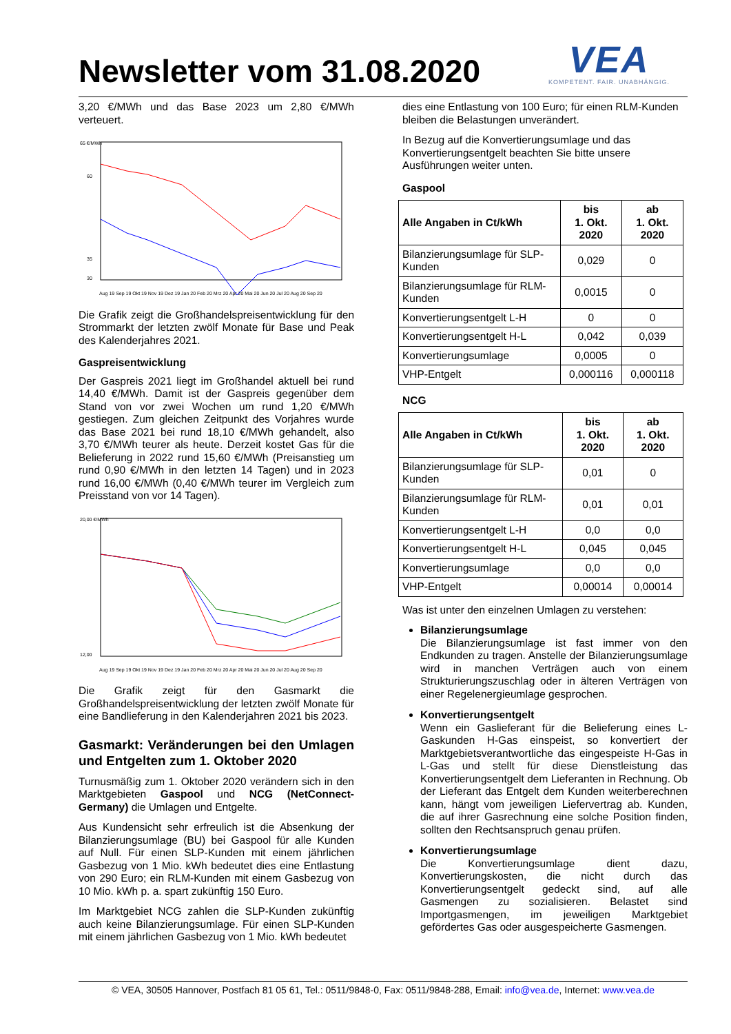Newsletter vom 31.08.2020
VEA
KOMPETENT. FAIR. UNABHÄNGIG.
3,20 €/MWh und das Base 2023 um 2,80 €/MWh verteuert.
65 €/MWh
60
35
30
Aug 19 Sep 19 Okt 19 Nov 19 Dez 19 Jan 20 Feb 20 Mrz 20 Apr 20 Mai 20 Jun 20 Jul 20 Aug 20 Sep 20
Die Grafik zeigt die Großhandelspreisentwicklung für den Strommarkt der letzten zwölf Monate für Base und Peak des Kalenderjahres 2021.
Gaspreisentwicklung
Der Gaspreis 2021 liegt im Großhandel aktuell bei rund 14,40 €/MWh. Damit ist der Gaspreis gegenüber dem Stand von vor zwei Wochen um rund 1,20 €/MWh gestiegen. Zum gleichen Zeitpunkt des Vorjahres wurde das Base 2021 bei rund 18,10 €/MWh gehandelt, also 3,70 €/MWh teurer als heute. Derzeit kostet Gas für die Belieferung in 2022 rund 15,60 €/MWh (Preisanstieg um rund 0,90 €/MWh in den letzten 14 Tagen) und in 2023 rund 16,00 €/MWh (0,40 €/MWh teurer im Vergleich zum Preisstand von vor 14 Tagen).
20,00 €/MWh
12,00
Aug 19 Sep 19 Okt 19 Nov 19 Dez 19 Jan 20 Feb 20 Mrz 20 Apr 20 Mai 20 Jun 20 Jul 20 Aug 20 Sep 20
Die Grafik zeigt für den Gasmarkt die Großhandelspreisentwicklung der letzten zwölf Monate für eine Bandlieferung in den Kalenderjahren 2021 bis 2023.
Gasmarkt: Veränderungen bei den Umlagen und Entgelten zum 1. Oktober 2020
Turnusmäßig zum 1. Oktober 2020 verändern sich in den Marktgebieten Gaspool und NCG (NetConnect-Germany) die Umlagen und Entgelte.
Aus Kundensicht sehr erfreulich ist die Absenkung der Bilanzierungsumlage (BU) bei Gaspool für alle Kunden auf Null. Für einen SLP-Kunden mit einem jährlichen Gasbezug von 1 Mio. kWh bedeutet dies eine Entlastung von 290 Euro; ein RLM-Kunden mit einem Gasbezug von 10 Mio. kWh p. a. spart zukünftig 150 Euro.
Im Marktgebiet NCG zahlen die SLP-Kunden zukünftig auch keine Bilanzierungsumlage. Für einen SLP-Kunden mit einem jährlichen Gasbezug von 1 Mio. kWh bedeutet
dies eine Entlastung von 100 Euro; für einen RLM-Kunden bleiben die Belastungen unverändert.
In Bezug auf die Konvertierungsumlage und das Konvertierungsentgelt beachten Sie bitte unsere Ausführungen weiter unten.
Gaspool
| Alle Angaben in Ct/kWh | bis 1. Okt. 2020 | ab 1. Okt. 2020 |
| --- | --- | --- |
| Bilanzierungsumlage für SLP-Kunden | 0,029 | 0 |
| Bilanzierungsumlage für RLM-Kunden | 0,0015 | 0 |
| Konvertierungsentgelt L-H | 0 | 0 |
| Konvertierungsentgelt H-L | 0,042 | 0,039 |
| Konvertierungsumlage | 0,0005 | 0 |
| VHP-Entgelt | 0,000116 | 0,000118 |
NCG
| Alle Angaben in Ct/kWh | bis 1. Okt. 2020 | ab 1. Okt. 2020 |
| --- | --- | --- |
| Bilanzierungsumlage für SLP-Kunden | 0,01 | 0 |
| Bilanzierungsumlage für RLM-Kunden | 0,01 | 0,01 |
| Konvertierungsentgelt L-H | 0,0 | 0,0 |
| Konvertierungsentgelt H-L | 0,045 | 0,045 |
| Konvertierungsumlage | 0,0 | 0,0 |
| VHP-Entgelt | 0,00014 | 0,00014 |
Was ist unter den einzelnen Umlagen zu verstehen:
Bilanzierungsumlage
Die Bilanzierungsumlage ist fast immer von den Endkunden zu tragen. Anstelle der Bilanzierungsumlage wird in manchen Verträgen auch von einem Strukturierungszuschlag oder in älteren Verträgen von einer Regelenergieumlage gesprochen.
Konvertierungsentgelt
Wenn ein Gaslieferant für die Belieferung eines L-Gaskunden H-Gas einspeist, so konvertiert der Marktgebietsverantwortliche das eingespeiste H-Gas in L-Gas und stellt für diese Dienstleistung das Konvertierungsentgelt dem Lieferanten in Rechnung. Ob der Lieferant das Entgelt dem Kunden weiterberechnen kann, hängt vom jeweiligen Liefervertrag ab. Kunden, die auf ihrer Gasrechnung eine solche Position finden, sollten den Rechtsanspruch genau prüfen.
Konvertierungsumlage
Die Konvertierungsumlage dient dazu, Konvertierungskosten, die nicht durch das Konvertierungsentgelt gedeckt sind, auf alle Gasmengen zu sozialisieren. Belastet sind Importgasmengen, im jeweiligen Marktgebiet gefördertes Gas oder ausgespeicherte Gasmengen.
© VEA, 30505 Hannover, Postfach 81 05 61, Tel.: 0511/9848-0, Fax: 0511/9848-288, Email: info@vea.de, Internet: www.vea.de